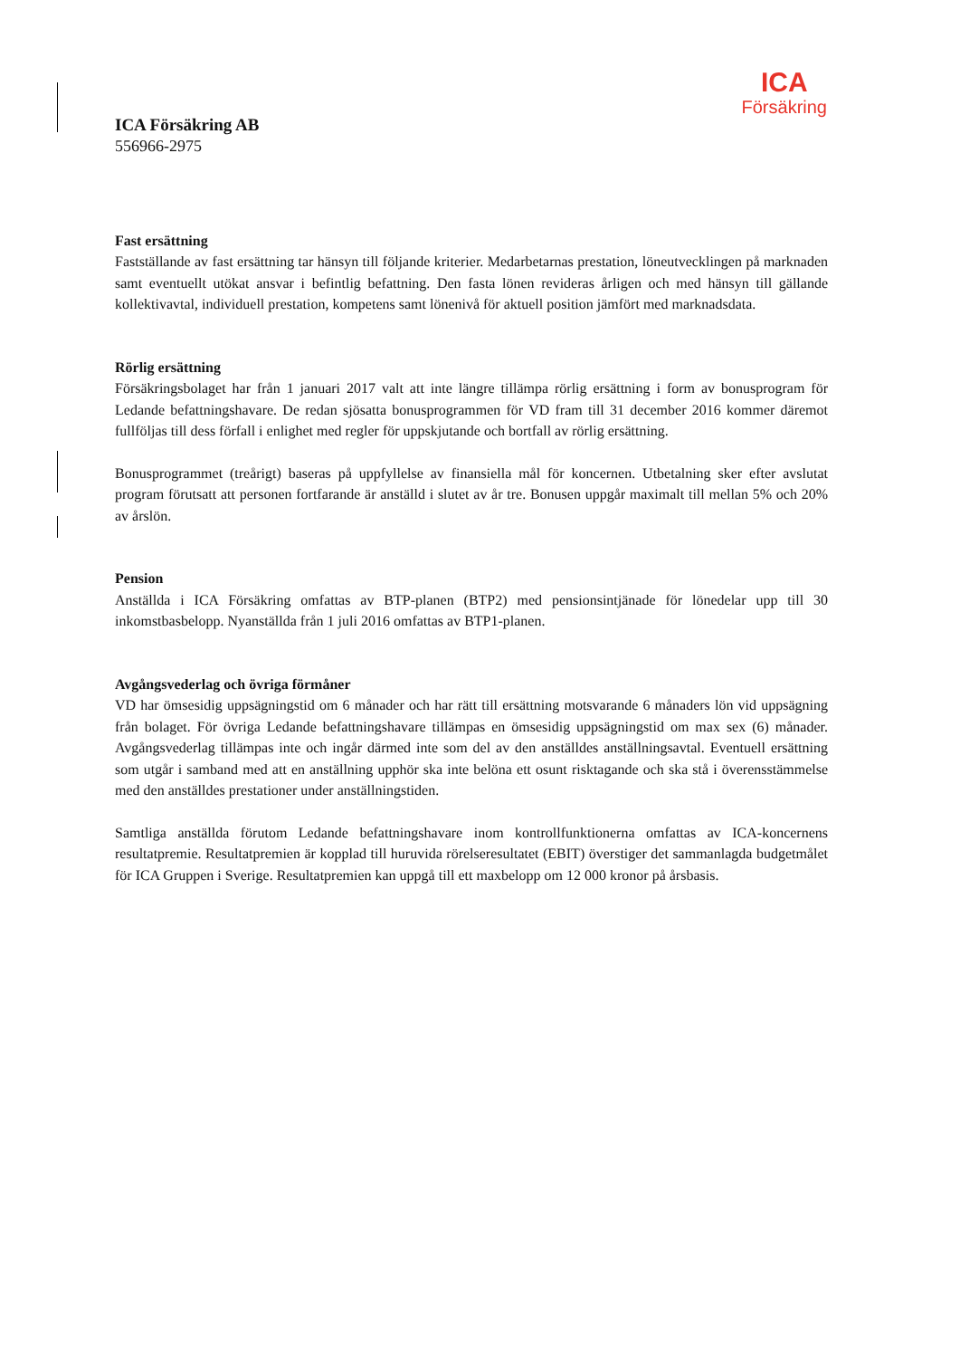ICA
Försäkring
ICA Försäkring AB
556966-2975
Fast ersättning
Fastställande av fast ersättning tar hänsyn till följande kriterier. Medarbetarnas prestation, löneutvecklingen på marknaden samt eventuellt utökat ansvar i befintlig befattning. Den fasta lönen revideras årligen och med hänsyn till gällande kollektivavtal, individuell prestation, kompetens samt lönenivå för aktuell position jämfört med marknadsdata.
Rörlig ersättning
Försäkringsbolaget har från 1 januari 2017 valt att inte längre tillämpa rörlig ersättning i form av bonusprogram för Ledande befattningshavare. De redan sjösatta bonusprogrammen för VD fram till 31 december 2016 kommer däremot fullföljas till dess förfall i enlighet med regler för uppskjutande och bortfall av rörlig ersättning.
Bonusprogrammet (treårigt) baseras på uppfyllelse av finansiella mål för koncernen. Utbetalning sker efter avslutat program förutsatt att personen fortfarande är anställd i slutet av år tre. Bonusen uppgår maximalt till mellan 5% och 20% av årslön.
Pension
Anställda i ICA Försäkring omfattas av BTP-planen (BTP2) med pensionsintjänade för lönedelar upp till 30 inkomstbasbelopp. Nyanställda från 1 juli 2016 omfattas av BTP1-planen.
Avgångsvederlag och övriga förmåner
VD har ömsesidig uppsägningstid om 6 månader och har rätt till ersättning motsvarande 6 månaders lön vid uppsägning från bolaget. För övriga Ledande befattningshavare tillämpas en ömsesidig uppsägningstid om max sex (6) månader. Avgångsvederlag tillämpas inte och ingår därmed inte som del av den anställdes anställningsavtal. Eventuell ersättning som utgår i samband med att en anställning upphör ska inte belöna ett osunt risktagande och ska stå i överensstämmelse med den anställdes prestationer under anställningstiden.
Samtliga anställda förutom Ledande befattningshavare inom kontrollfunktionerna omfattas av ICA-koncernens resultatpremie. Resultatpremien är kopplad till huruvida rörelseresultatet (EBIT) överstiger det sammanlagda budgetmålet för ICA Gruppen i Sverige. Resultatpremien kan uppgå till ett maxbelopp om 12 000 kronor på årsbasis.